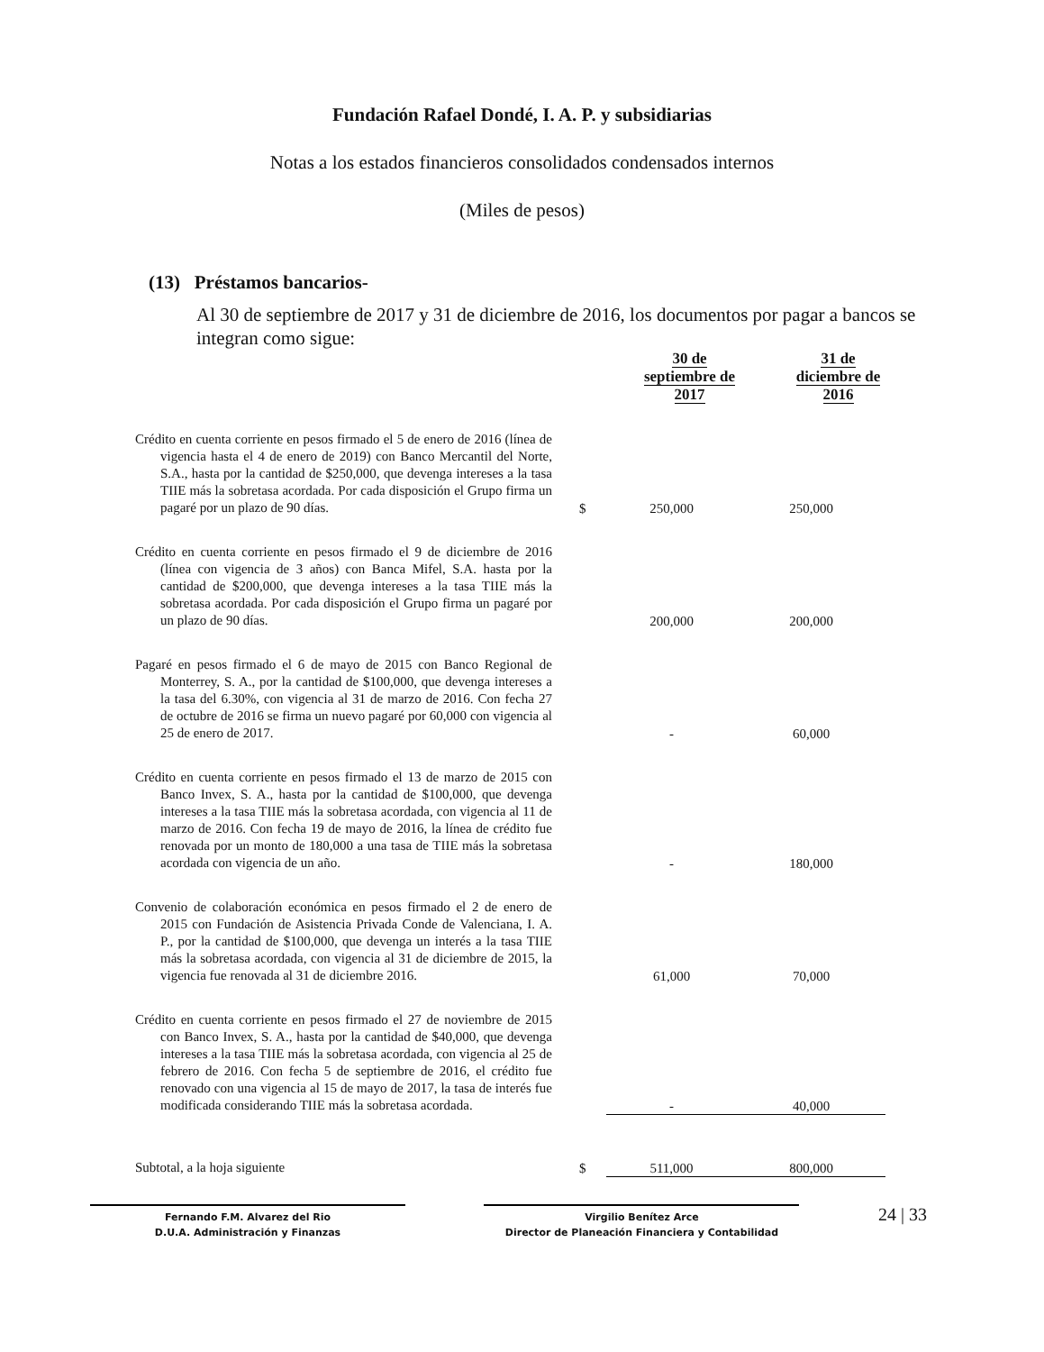Fundación Rafael Dondé, I. A. P. y subsidiarias
Notas a los estados financieros consolidados condensados internos
(Miles de pesos)
(13) Préstamos bancarios-
Al 30 de septiembre de 2017 y 31 de diciembre de 2016, los documentos por pagar a bancos se integran como sigue:
| | | 30 de septiembre de 2017 | 31 de diciembre de 2016 |
| --- | --- | --- | --- |
| Crédito en cuenta corriente en pesos firmado el 5 de enero de 2016 (línea de vigencia hasta el 4 de enero de 2019) con Banco Mercantil del Norte, S.A., hasta por la cantidad de $250,000, que devenga intereses a la tasa TIIE más la sobretasa acordada. Por cada disposición el Grupo firma un pagaré por un plazo de 90 días. | $ | 250,000 | 250,000 |
| Crédito en cuenta corriente en pesos firmado el 9 de diciembre de 2016 (línea con vigencia de 3 años) con Banca Mifel, S.A. hasta por la cantidad de $200,000, que devenga intereses a la tasa TIIE más la sobretasa acordada. Por cada disposición el Grupo firma un pagaré por un plazo de 90 días. | | 200,000 | 200,000 |
| Pagaré en pesos firmado el 6 de mayo de 2015 con Banco Regional de Monterrey, S. A., por la cantidad de $100,000, que devenga intereses a la tasa del 6.30%, con vigencia al 31 de marzo de 2016. Con fecha 27 de octubre de 2016 se firma un nuevo pagaré por 60,000 con vigencia al 25 de enero de 2017. | | - | 60,000 |
| Crédito en cuenta corriente en pesos firmado el 13 de marzo de 2015 con Banco Invex, S. A., hasta por la cantidad de $100,000, que devenga intereses a la tasa TIIE más la sobretasa acordada, con vigencia al 11 de marzo de 2016. Con fecha 19 de mayo de 2016, la línea de crédito fue renovada por un monto de 180,000 a una tasa de TIIE más la sobretasa acordada con vigencia de un año. | | - | 180,000 |
| Convenio de colaboración económica en pesos firmado el 2 de enero de 2015 con Fundación de Asistencia Privada Conde de Valenciana, I. A. P., por la cantidad de $100,000, que devenga un interés a la tasa TIIE más la sobretasa acordada, con vigencia al 31 de diciembre de 2015, la vigencia fue renovada al 31 de diciembre 2016. | | 61,000 | 70,000 |
| Crédito en cuenta corriente en pesos firmado el 27 de noviembre de 2015 con Banco Invex, S. A., hasta por la cantidad de $40,000, que devenga intereses a la tasa TIIE más la sobretasa acordada, con vigencia al 25 de febrero de 2016. Con fecha 5 de septiembre de 2016, el crédito fue renovado con una vigencia al 15 de mayo de 2017, la tasa de interés fue modificada considerando TIIE más la sobretasa acordada. | | - | 40,000 |
| Subtotal, a la hoja siguiente | $ | 511,000 | 800,000 |
Fernando F.M. Alvarez del Rio
D.U.A. Administración y Finanzas
Virgilio Benítez Arce
Director de Planeación Financiera y Contabilidad
24 | 33